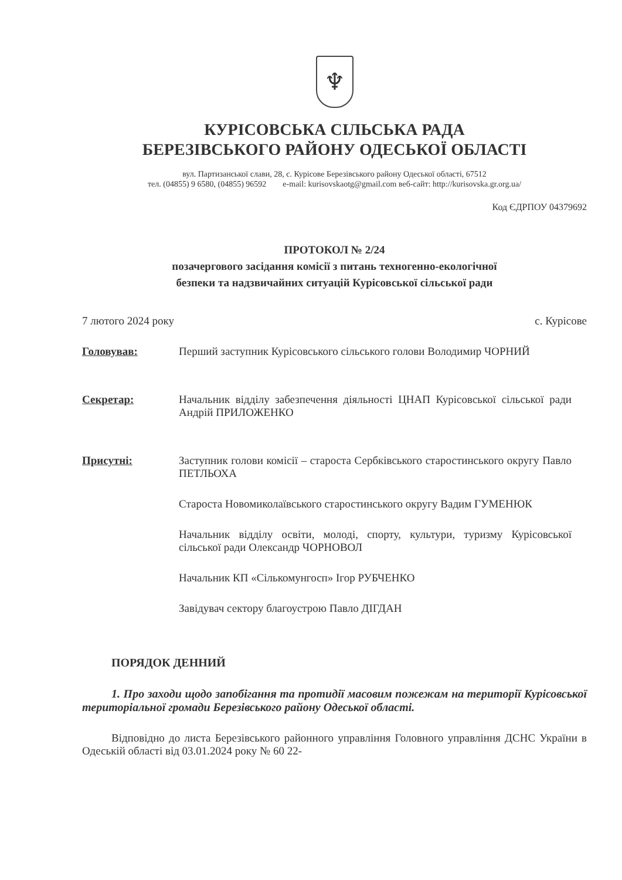♆
КУРІСОВСЬКА СІЛЬСЬКА РАДА
БЕРЕЗІВСЬКОГО РАЙОНУ ОДЕСЬКОЇ ОБЛАСТІ
вул. Партизанської слави, 28, с. Курісове Березівського району Одеської області, 67512
тел. (04855) 9 6580, (04855) 96592 e-mail: kurisovskaotg@gmail.com веб-сайт: http://kurisovska.gr.org.ua/
Код ЄДРПОУ 04379692
ПРОТОКОЛ № 2/24
позачергового засідання комісії з питань техногенно-екологічної
безпеки та надзвичайних ситуацій Курісовської сільської ради
7 лютого 2024 року с. Курісове
Головував: Перший заступник Курісовського сільського голови Володимир ЧОРНИЙ
Секретар: Начальник відділу забезпечення діяльності ЦНАП Курісовської сільської ради Андрій ПРИЛОЖЕНКО
Присутні: Заступник голови комісії – староста Сербківського старостинського округу Павло ПЕТЛЬОХА
Староста Новомиколаївського старостинського округу Вадим ГУМЕНЮК
Начальник відділу освіти, молоді, спорту, культури, туризму Курісовської сільської ради Олександр ЧОРНОВОЛ
Начальник КП «Сількомунгосп» Ігор РУБЧЕНКО
Завідувач сектору благоустрою Павло ДІГДАН
ПОРЯДОК ДЕННИЙ
1. Про заходи щодо запобігання та протидії масовим пожежам на території Курісовської територіальної громади Березівського району Одеської області.
Відповідно до листа Березівського районного управління Головного управління ДСНС України в Одеській області від 03.01.2024 року № 60 22-